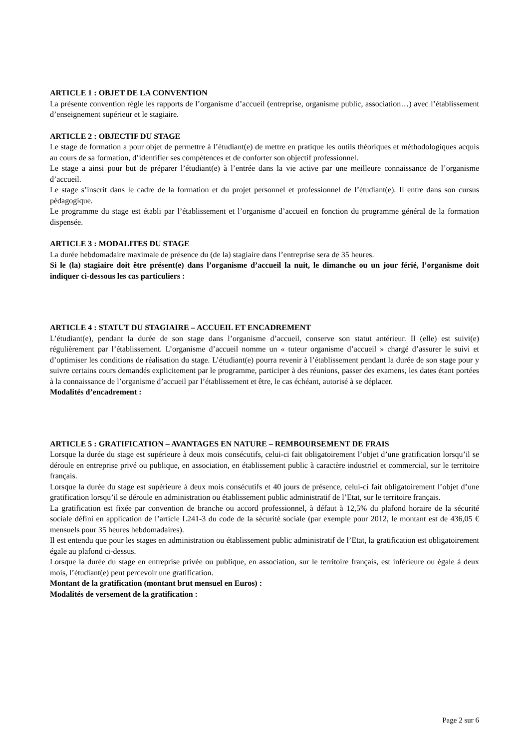ARTICLE 1 : OBJET DE LA CONVENTION
La présente convention règle les rapports de l’organisme d’accueil (entreprise, organisme public, association…) avec l’établissement d’enseignement supérieur et le stagiaire.
ARTICLE 2 : OBJECTIF DU STAGE
Le stage de formation a pour objet de permettre à l’étudiant(e) de mettre en pratique les outils théoriques et méthodologiques acquis au cours de sa formation, d’identifier ses compétences et de conforter son objectif professionnel.
Le stage a ainsi pour but de préparer l’étudiant(e) à l’entrée dans la vie active par une meilleure connaissance de l’organisme d’accueil.
Le stage s’inscrit dans le cadre de la formation et du projet personnel et professionnel de l’étudiant(e). Il entre dans son cursus pédagogique.
Le programme du stage est établi par l’établissement et l’organisme d’accueil en fonction du programme général de la formation dispensée.
ARTICLE 3 : MODALITES DU STAGE
La durée hebdomadaire maximale de présence du (de la) stagiaire dans l’entreprise sera de 35 heures.
Si le (la) stagiaire doit être présent(e) dans l’organisme d’accueil la nuit, le dimanche ou un jour férié, l’organisme doit indiquer ci-dessous les cas particuliers :
ARTICLE 4 : STATUT DU STAGIAIRE – ACCUEIL ET ENCADREMENT
L’étudiant(e), pendant la durée de son stage dans l’organisme d’accueil, conserve son statut antérieur. Il (elle) est suivi(e) régulièrement par l’établissement. L’organisme d’accueil nomme un « tuteur organisme d’accueil » chargé d’assurer le suivi et d’optimiser les conditions de réalisation du stage. L’étudiant(e) pourra revenir à l’établissement pendant la durée de son stage pour y suivre certains cours demandés explicitement par le programme, participer à des réunions, passer des examens, les dates étant portées à la connaissance de l’organisme d’accueil par l’établissement et être, le cas échéant, autorisé à se déplacer.
Modalités d’encadrement :
ARTICLE 5 : GRATIFICATION – AVANTAGES EN NATURE – REMBOURSEMENT DE FRAIS
Lorsque la durée du stage est supérieure à deux mois consécutifs, celui-ci fait obligatoirement l’objet d’une gratification lorsqu’il se déroule en entreprise privé ou publique, en association, en établissement public à caractère industriel et commercial, sur le territoire français.
Lorsque la durée du stage est supérieure à deux mois consécutifs et 40 jours de présence, celui-ci fait obligatoirement l’objet d’une gratification lorsqu’il se déroule en administration ou établissement public administratif de l’Etat, sur le territoire français.
La gratification est fixée par convention de branche ou accord professionnel, à défaut à 12,5% du plafond horaire de la sécurité sociale défini en application de l’article L241-3 du code de la sécurité sociale (par exemple pour 2012, le montant est de 436,05 € mensuels pour 35 heures hebdomadaires).
Il est entendu que pour les stages en administration ou établissement public administratif de l’Etat, la gratification est obligatoirement égale au plafond ci-dessus.
Lorsque la durée du stage en entreprise privée ou publique, en association, sur le territoire français, est inférieure ou égale à deux mois, l’étudiant(e) peut percevoir une gratification.
Montant de la gratification (montant brut mensuel en Euros) :
Modalités de versement de la gratification :
Page 2 sur 6